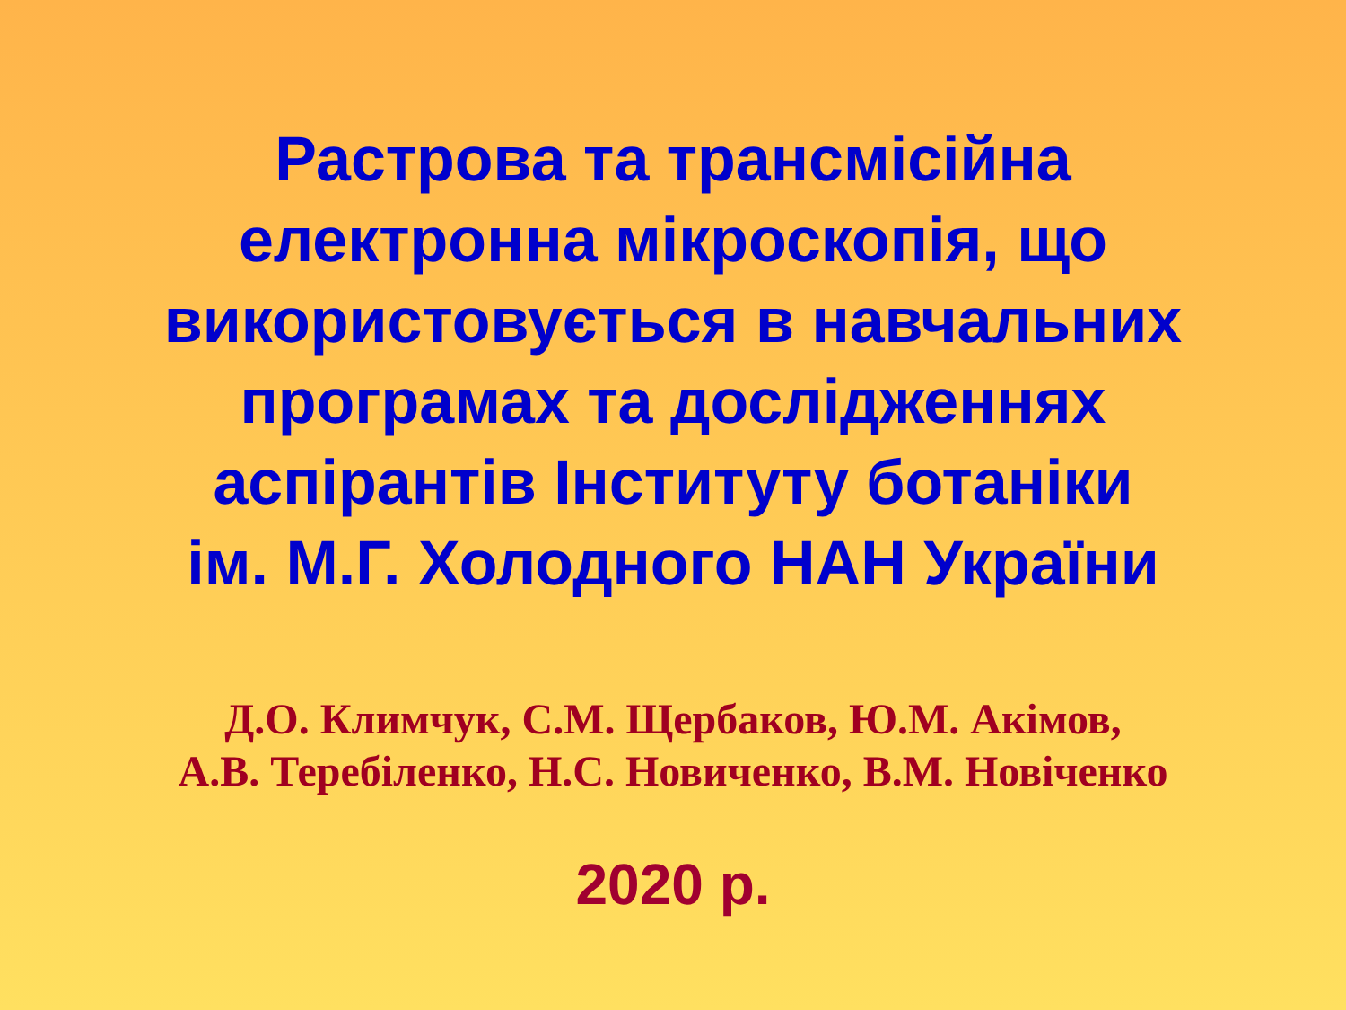Растрова та трансмісійна
електронна мікроскопія, що
використовується в навчальних
програмах та дослідженнях
аспірантів Інституту ботаніки
ім. М.Г. Холодного НАН України
Д.О. Климчук, С.М. Щербаков, Ю.М. Акімов,
А.В. Теребіленко, Н.С. Новиченко, В.М. Новіченко
2020 р.